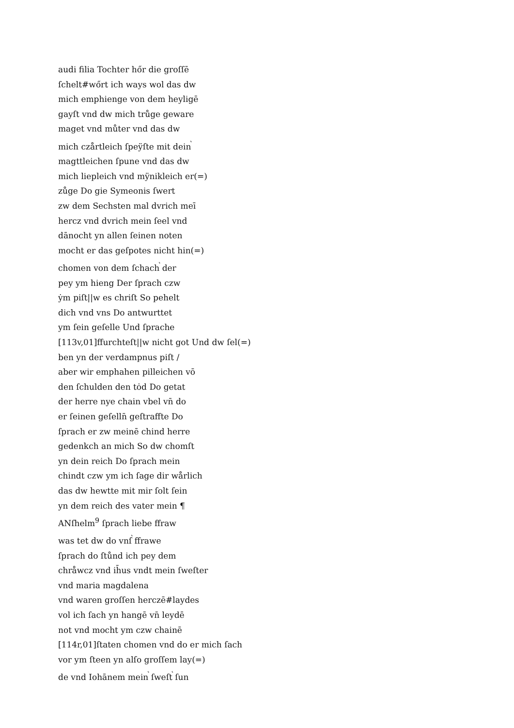audi filia Tochter hőr die groſſē
ſchelt#wőrt ich ways wol das dw
mich emphienge von dem heyligē
gayſt vnd dw mich trůge geware
maget vnd můter vnd das dw
mich czårtleich ſpeÿſte mit dein<sup>͛</sup>
magttleichen ſpune vnd das dw
mich liepleich vnd mÿnikleich er(=)
zůge Do gie Symeonis ſwert
zw dem Sechsten mal dvrich meī
hercz vnd dvrich mein ſeel vnd
dānocht yn allen ſeinen noten
mocht er das geſpotes nicht hin(=)
chomen von dem ſchach<sup>͛</sup> der
pey ym hieng Der ſprach czw
ẏm piſt||w es chriſt So pehelt
dich vnd vns Do antwurttet
ym ſein geſelle Und ſprache
[113v,01]ffurchteſt||w nicht got Und dw ſel(=)
ben yn der verdampnus piſt /
aber wir emphahen pilleichen vō
den ſchulden den tȯd Do getat
der herre nye chain vbel vn̄ do
er ſeinen geſelln̄ geſtraffte Do
ſprach er zw meinē chind herre
gedenkch an mich So dw chomſt
yn dein reich Do ſprach mein
chindt czw ym ich ſage dir wårlich
das dw hewtte mit mir ſolt ſein
yn dem reich des vater mein ¶
ANſhelm<sup>9</sup> ſprach liebe ffraw
was tet dw do vnſ<sup>͛</sup> ffrawe
ſprach do ſtůnd ich pey dem
chråwcz vnd ih̄us vndt mein ſweſter
vnd maria magdalena
vnd waren groſſen herczē#laydes
vol ich ſach yn hangē vn̄ leydē
not vnd mocht ym czw chainē
[114r,01]ſtaten chomen vnd do er mich ſach
vor ym ſteen yn alſo groſſem lay(=)
de vnd Iohānem mein<sup>͛</sup> ſweſt<sup>͛</sup> ſun